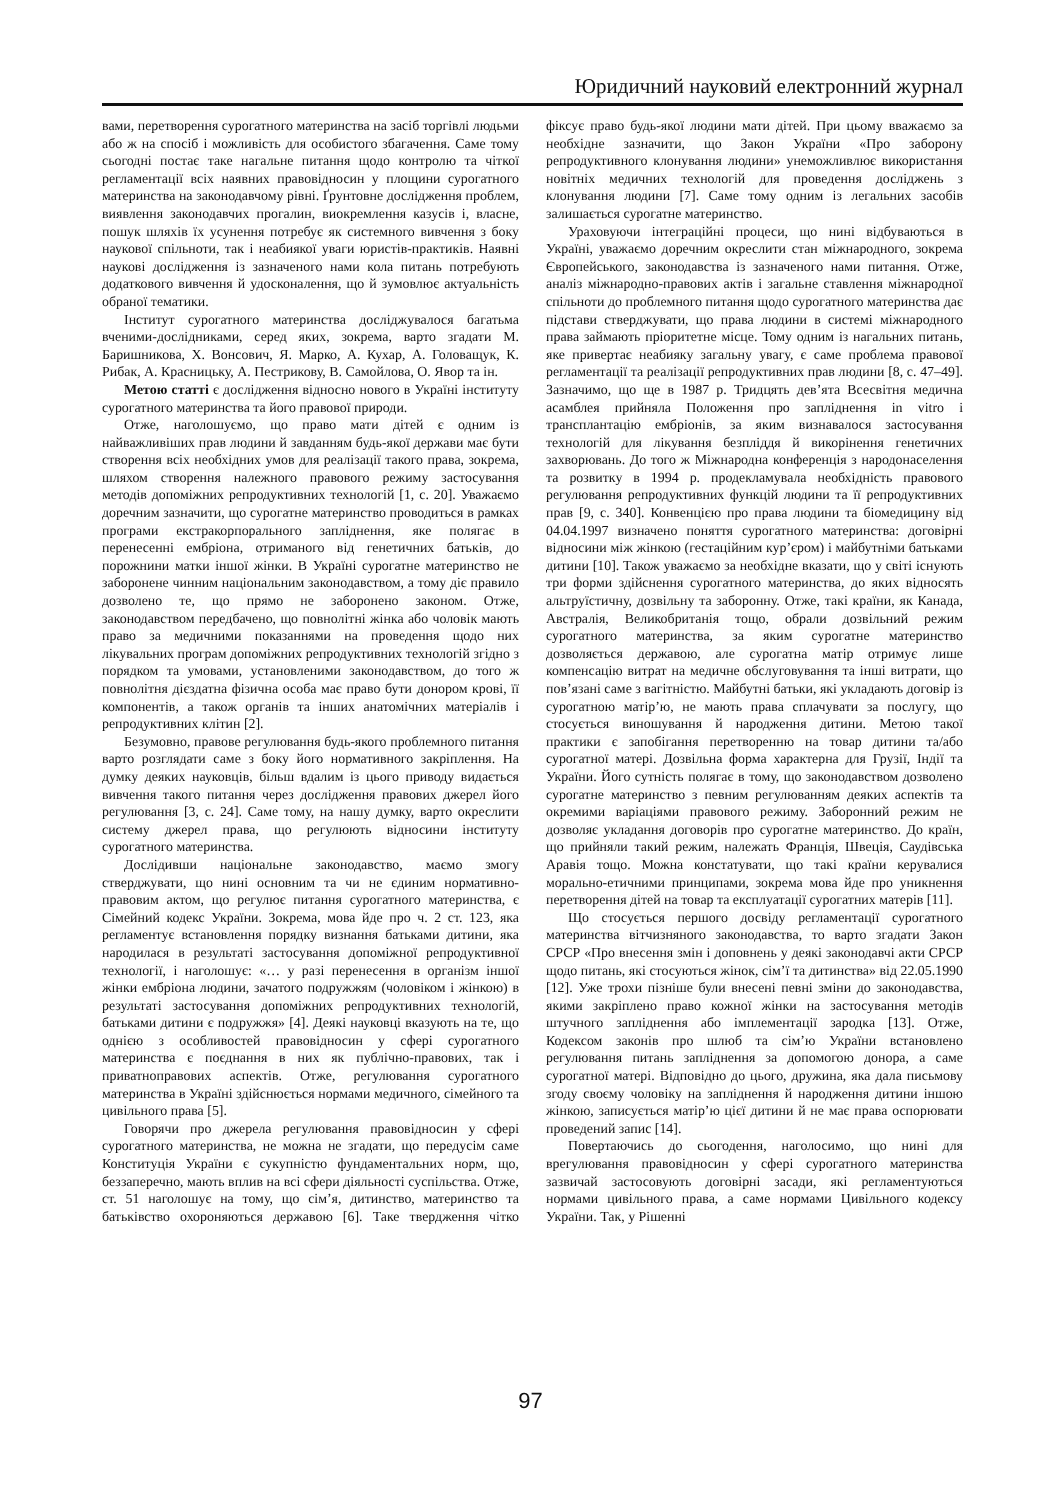Юридичний науковий електронний журнал
вами, перетворення сурогатного материнства на засіб торгівлі людьми або ж на спосіб і можливість для особистого збагачення. Саме тому сьогодні постає таке нагальне питання щодо контролю та чіткої регламентації всіх наявних правовідносин у площини сурогатного материнства на законодавчому рівні. Ґрунтовне дослідження проблем, виявлення законодавчих прогалин, виокремлення казусів і, власне, пошук шляхів їх усунення потребує як системного вивчення з боку наукової спільноти, так і неабиякої уваги юристів-практиків. Наявні наукові дослідження із зазначеного нами кола питань потребують додаткового вивчення й удосконалення, що й зумовлює актуальність обраної тематики.
Інститут сурогатного материнства досліджувалося багатьма вченими-дослідниками, серед яких, зокрема, варто згадати М. Баришникова, Х. Вонсович, Я. Марко, А. Кухар, А. Головащук, К. Рибак, А. Красницьку, А. Пестрикову, В. Самойлова, О. Явор та ін.
Метою статті є дослідження відносно нового в Україні інституту сурогатного материнства та його правової природи.
Отже, наголошуємо, що право мати дітей є одним із найважливіших прав людини й завданням будь-якої держави має бути створення всіх необхідних умов для реалізації такого права, зокрема, шляхом створення належного правового режиму застосування методів допоміжних репродуктивних технологій [1, с. 20]. Уважаємо доречним зазначити, що сурогатне материнство проводиться в рамках програми екстракорпорального запліднення, яке полягає в перенесенні ембріона, отриманого від генетичних батьків, до порожнини матки іншої жінки. В Україні сурогатне материнство не заборонене чинним національним законодавством, а тому діє правило дозволено те, що прямо не заборонено законом. Отже, законодавством передбачено, що повнолітні жінка або чоловік мають право за медичними показаннями на проведення щодо них лікувальних програм допоміжних репродуктивних технологій згідно з порядком та умовами, установленими законодавством, до того ж повнолітня дієздатна фізична особа має право бути донором крові, її компонентів, а також органів та інших анатомічних матеріалів і репродуктивних клітин [2].
Безумовно, правове регулювання будь-якого проблемного питання варто розглядати саме з боку його нормативного закріплення. На думку деяких науковців, більш вдалим із цього приводу видається вивчення такого питання через дослідження правових джерел його регулювання [3, с. 24]. Саме тому, на нашу думку, варто окреслити систему джерел права, що регулюють відносини інституту сурогатного материнства.
Дослідивши національне законодавство, маємо змогу стверджувати, що нині основним та чи не єдиним нормативно-правовим актом, що регулює питання сурогатного материнства, є Сімейний кодекс України. Зокрема, мова йде про ч. 2 ст. 123, яка регламентує встановлення порядку визнання батьками дитини, яка народилася в результаті застосування допоміжної репродуктивної технології, і наголошує: «… у разі перенесення в організм іншої жінки ембріона людини, зачатого подружжям (чоловіком і жінкою) в результаті застосування допоміжних репродуктивних технологій, батьками дитини є подружжя» [4]. Деякі науковці вказують на те, що однією з особливостей правовідносин у сфері сурогатного материнства є поєднання в них як публічно-правових, так і приватноправових аспектів. Отже, регулювання сурогатного материнства в Україні здійснюється нормами медичного, сімейного та цивільного права [5].
Говорячи про джерела регулювання правовідносин у сфері сурогатного материнства, не можна не згадати, що передусім саме Конституція України є сукупністю фундаментальних норм, що, беззаперечно, мають вплив на всі сфери діяльності суспільства. Отже, ст. 51 наголошує на тому, що сім’я, дитинство, материнство та батьківство охороняються державою [6]. Таке твердження чітко фіксує право будь-якої людини мати дітей. При цьому вважаємо за необхідне зазначити, що Закон України «Про заборону репродуктивного клонування людини» унеможливлює використання новітніх медичних технологій для проведення досліджень з клонування людини [7]. Саме тому одним із легальних засобів залишається сурогатне материнство.
Ураховуючи інтеграційні процеси, що нині відбуваються в Україні, уважаємо доречним окреслити стан міжнародного, зокрема Європейського, законодавства із зазначеного нами питання. Отже, аналіз міжнародно-правових актів і загальне ставлення міжнародної спільноти до проблемного питання щодо сурогатного материнства дає підстави стверджувати, що права людини в системі міжнародного права займають пріоритетне місце. Тому одним із нагальних питань, яке привертає неабияку загальну увагу, є саме проблема правової регламентації та реалізації репродуктивних прав людини [8, с. 47–49]. Зазначимо, що ще в 1987 р. Тридцять дев’ята Всесвітня медична асамблея прийняла Положення про запліднення in vitro і трансплантацію ембріонів, за яким визнавалося застосування технологій для лікування безпліддя й викорінення генетичних захворювань. До того ж Міжнародна конференція з народонаселення та розвитку в 1994 р. продекламувала необхідність правового регулювання репродуктивних функцій людини та її репродуктивних прав [9, с. 340]. Конвенцією про права людини та біомедицину від 04.04.1997 визначено поняття сурогатного материнства: договірні відносини між жінкою (гестаційним кур’єром) і майбутніми батьками дитини [10]. Також уважаємо за необхідне вказати, що у світі існують три форми здійснення сурогатного материнства, до яких відносять альтруїстичну, дозвільну та заборонну. Отже, такі країни, як Канада, Австралія, Великобританія тощо, обрали дозвільний режим сурогатного материнства, за яким сурогатне материнство дозволяється державою, але сурогатна матір отримує лише компенсацію витрат на медичне обслуговування та інші витрати, що пов’язані саме з вагітністю. Майбутні батьки, які укладають договір із сурогатною матір’ю, не мають права сплачувати за послугу, що стосується виношування й народження дитини. Метою такої практики є запобігання перетворенню на товар дитини та/або сурогатної матері. Дозвільна форма характерна для Грузії, Індії та України. Його сутність полягає в тому, що законодавством дозволено сурогатне материнство з певним регулюванням деяких аспектів та окремими варіаціями правового режиму. Заборонний режим не дозволяє укладання договорів про сурогатне материнство. До країн, що прийняли такий режим, належать Франція, Швеція, Саудівська Аравія тощо. Можна констатувати, що такі країни керувалися морально-етичними принципами, зокрема мова йде про уникнення перетворення дітей на товар та експлуатації сурогатних матерів [11].
Що стосується першого досвіду регламентації сурогатного материнства вітчизняного законодавства, то варто згадати Закон СРСР «Про внесення змін і доповнень у деякі законодавчі акти СРСР щодо питань, які стосуються жінок, сім’ї та дитинства» від 22.05.1990 [12]. Уже трохи пізніше були внесені певні зміни до законодавства, якими закріплено право кожної жінки на застосування методів штучного запліднення або імплементації зародка [13]. Отже, Кодексом законів про шлюб та сім’ю України встановлено регулювання питань запліднення за допомогою донора, а саме сурогатної матері. Відповідно до цього, дружина, яка дала письмову згоду своєму чоловіку на запліднення й народження дитини іншою жінкою, записується матір’ю цієї дитини й не має права оспорювати проведений запис [14].
Повертаючись до сьогодення, наголосимо, що нині для врегулювання правовідносин у сфері сурогатного материнства зазвичай застосовують договірні засади, які регламентуються нормами цивільного права, а саме нормами Цивільного кодексу України. Так, у Рішенні
97